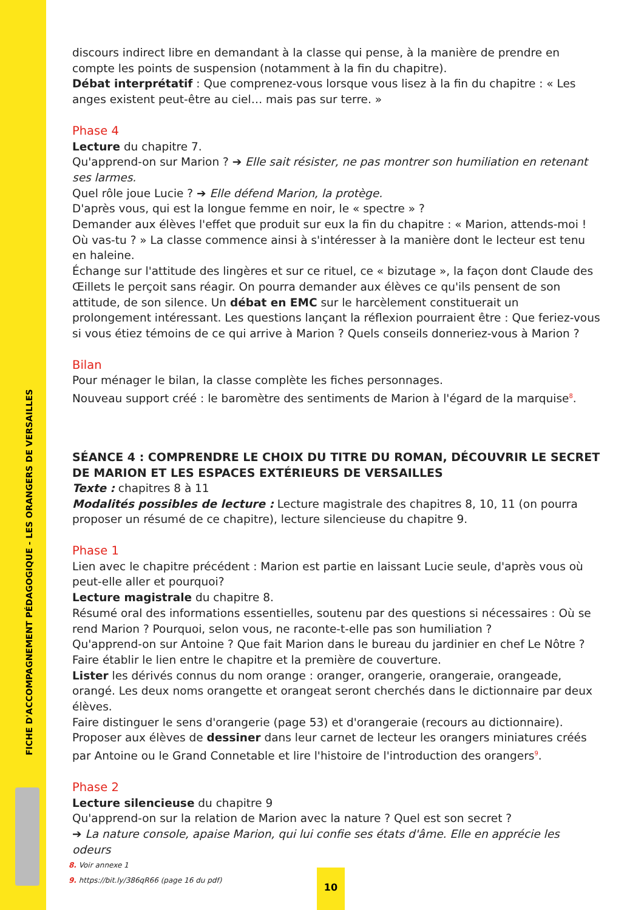FICHE D'ACCOMPAGNEMENT PÉDAGOGIQUE - LES ORANGERS DE VERSAILLES
discours indirect libre en demandant à la classe qui pense, à la manière de prendre en compte les points de suspension (notamment à la fin du chapitre).
Débat interprétatif : Que comprenez-vous lorsque vous lisez à la fin du chapitre : « Les anges existent peut-être au ciel… mais pas sur terre. »
Phase 4
Lecture du chapitre 7.
Qu'apprend-on sur Marion ? ➔ Elle sait résister, ne pas montrer son humiliation en retenant ses larmes.
Quel rôle joue Lucie ? ➔ Elle défend Marion, la protège.
D'après vous, qui est la longue femme en noir, le « spectre » ?
Demander aux élèves l'effet que produit sur eux la fin du chapitre : « Marion, attends-moi ! Où vas-tu ? » La classe commence ainsi à s'intéresser à la manière dont le lecteur est tenu en haleine.
Échange sur l'attitude des lingères et sur ce rituel, ce « bizutage », la façon dont Claude des Œillets le perçoit sans réagir. On pourra demander aux élèves ce qu'ils pensent de son attitude, de son silence. Un débat en EMC sur le harcèlement constituerait un prolongement intéressant. Les questions lançant la réflexion pourraient être : Que feriez-vous si vous étiez témoins de ce qui arrive à Marion ? Quels conseils donneriez-vous à Marion ?
Bilan
Pour ménager le bilan, la classe complète les fiches personnages.
Nouveau support créé : le baromètre des sentiments de Marion à l'égard de la marquise<sup>8</sup>.
SÉANCE 4 : COMPRENDRE LE CHOIX DU TITRE DU ROMAN, DÉCOUVRIR LE SECRET DE MARION ET LES ESPACES EXTÉRIEURS DE VERSAILLES
Texte : chapitres 8 à 11
Modalités possibles de lecture : Lecture magistrale des chapitres 8, 10, 11 (on pourra proposer un résumé de ce chapitre), lecture silencieuse du chapitre 9.
Phase 1
Lien avec le chapitre précédent : Marion est partie en laissant Lucie seule, d'après vous où peut-elle aller et pourquoi?
Lecture magistrale du chapitre 8.
Résumé oral des informations essentielles, soutenu par des questions si nécessaires : Où se rend Marion ? Pourquoi, selon vous, ne raconte-t-elle pas son humiliation ?
Qu'apprend-on sur Antoine ? Que fait Marion dans le bureau du jardinier en chef Le Nôtre ?
Faire établir le lien entre le chapitre et la première de couverture.
Lister les dérivés connus du nom orange : oranger, orangerie, orangeraie, orangeade, orangé. Les deux noms orangette et orangeat seront cherchés dans le dictionnaire par deux élèves.
Faire distinguer le sens d'orangerie (page 53) et d'orangeraie (recours au dictionnaire).
Proposer aux élèves de dessiner dans leur carnet de lecteur les orangers miniatures créés par Antoine ou le Grand Connetable et lire l'histoire de l'introduction des orangers<sup>9</sup>.
Phase 2
Lecture silencieuse du chapitre 9
Qu'apprend-on sur la relation de Marion avec la nature ? Quel est son secret ?
➔ La nature console, apaise Marion, qui lui confie ses états d'âme. Elle en apprécie les odeurs
8. Voir annexe 1
9. https://bit.ly/386qR66 (page 16 du pdf)
10